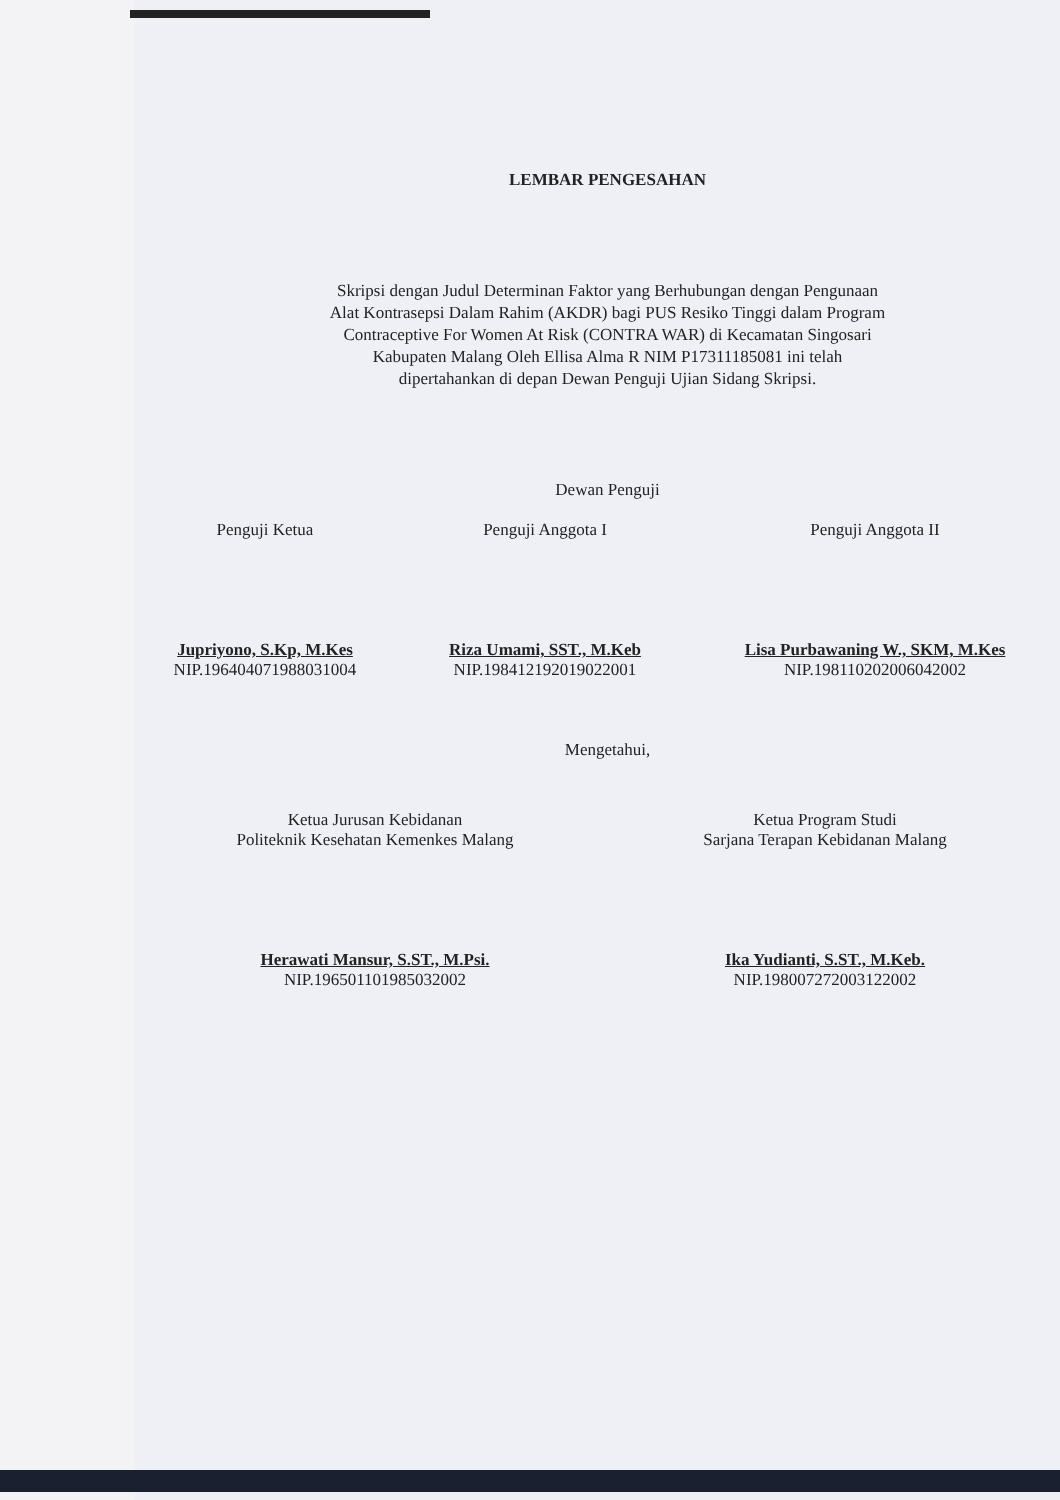LEMBAR PENGESAHAN
Skripsi dengan Judul Determinan Faktor yang Berhubungan dengan Pengunaan
Alat Kontrasepsi Dalam Rahim (AKDR) bagi PUS Resiko Tinggi dalam Program
Contraceptive For Women At Risk (CONTRA WAR) di Kecamatan Singosari
Kabupaten Malang Oleh Ellisa Alma R NIM P17311185081 ini telah
dipertahankan di depan Dewan Penguji Ujian Sidang Skripsi.
Dewan Penguji
Penguji Ketua
Jupriyono, S.Kp, M.Kes
NIP.196404071988031004
Penguji Anggota I
Riza Umami, SST., M.Keb
NIP.198412192019022001
Penguji Anggota II
Lisa Purbawaning W., SKM, M.Kes
NIP.198110202006042002
Mengetahui,
Ketua Jurusan Kebidanan
Politeknik Kesehatan Kemenkes Malang
Herawati Mansur, S.ST., M.Psi.
NIP.196501101985032002
Ketua Program Studi
Sarjana Terapan Kebidanan Malang
Ika Yudianti, S.ST., M.Keb.
NIP.198007272003122002